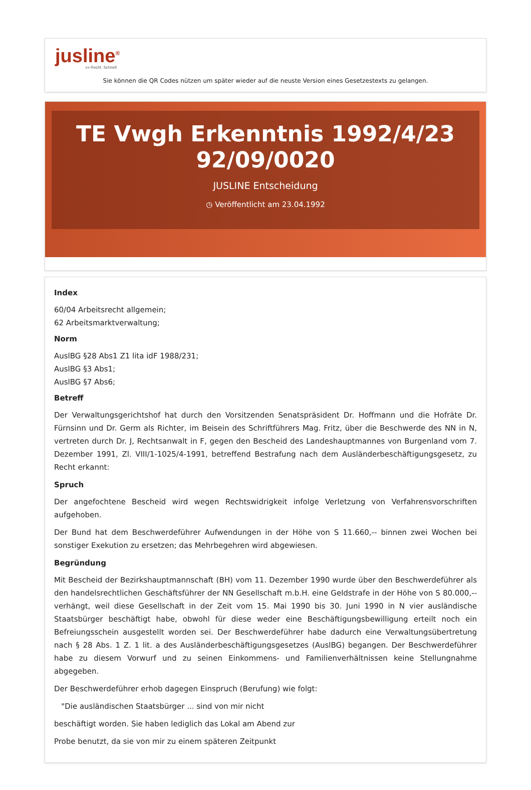jusline<sup>®</sup>
»» Recht. Schnell
Sie können die QR Codes nützen um später wieder auf die neuste Version eines Gesetzestexts zu gelangen.
TE Vwgh Erkenntnis 1992/4/23
92/09/0020
JUSLINE Entscheidung
◷ Veröffentlicht am 23.04.1992
Index
60/04 Arbeitsrecht allgemein;
62 Arbeitsmarktverwaltung;
Norm
AuslBG §28 Abs1 Z1 lita idF 1988/231;
AuslBG §3 Abs1;
AuslBG §7 Abs6;
Betreff
Der Verwaltungsgerichtshof hat durch den Vorsitzenden Senatspräsident Dr. Hoffmann und die Hofräte Dr. Fürnsinn und Dr. Germ als Richter, im Beisein des Schriftführers Mag. Fritz, über die Beschwerde des NN in N, vertreten durch Dr. J, Rechtsanwalt in F, gegen den Bescheid des Landeshauptmannes von Burgenland vom 7. Dezember 1991, Zl. VIII/1-1025/4-1991, betreffend Bestrafung nach dem Ausländerbeschäftigungsgesetz, zu Recht erkannt:
Spruch
Der angefochtene Bescheid wird wegen Rechtswidrigkeit infolge Verletzung von Verfahrensvorschriften aufgehoben.
Der Bund hat dem Beschwerdeführer Aufwendungen in der Höhe von S 11.660,-- binnen zwei Wochen bei sonstiger Exekution zu ersetzen; das Mehrbegehren wird abgewiesen.
Begründung
Mit Bescheid der Bezirkshauptmannschaft (BH) vom 11. Dezember 1990 wurde über den Beschwerdeführer als den handelsrechtlichen Geschäftsführer der NN Gesellschaft m.b.H. eine Geldstrafe in der Höhe von S 80.000,-- verhängt, weil diese Gesellschaft in der Zeit vom 15. Mai 1990 bis 30. Juni 1990 in N vier ausländische Staatsbürger beschäftigt habe, obwohl für diese weder eine Beschäftigungsbewilligung erteilt noch ein Befreiungsschein ausgestellt worden sei. Der Beschwerdeführer habe dadurch eine Verwaltungsübertretung nach § 28 Abs. 1 Z. 1 lit. a des Ausländerbeschäftigungsgesetzes (AuslBG) begangen. Der Beschwerdeführer habe zu diesem Vorwurf und zu seinen Einkommens- und Familienverhältnissen keine Stellungnahme abgegeben.
Der Beschwerdeführer erhob dagegen Einspruch (Berufung) wie folgt:
"Die ausländischen Staatsbürger ... sind von mir nicht
beschäftigt worden. Sie haben lediglich das Lokal am Abend zur
Probe benutzt, da sie von mir zu einem späteren Zeitpunkt